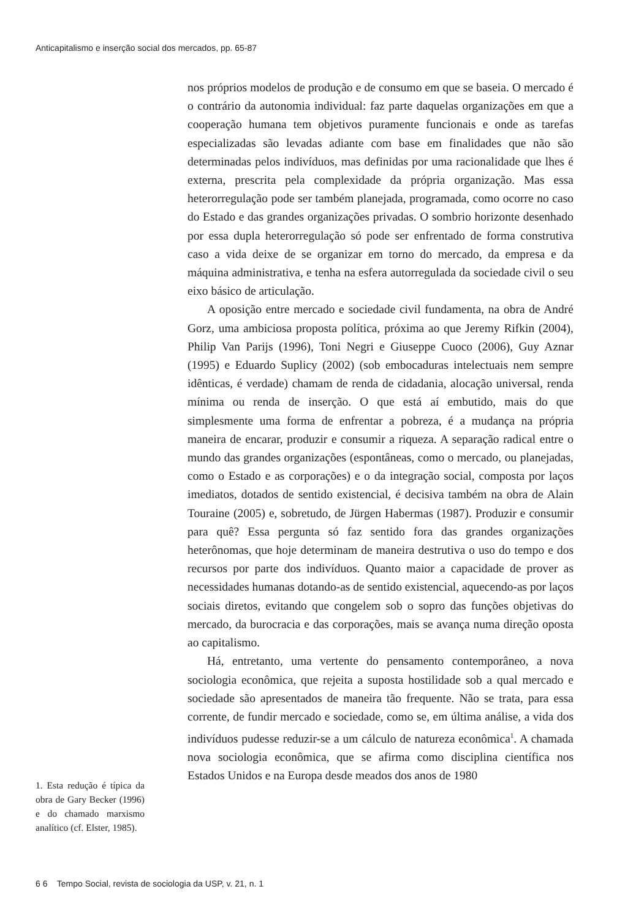Anticapitalismo e inserção social dos mercados, pp. 65-87
1. Esta redução é típica da obra de Gary Becker (1996) e do chamado marxismo analítico (cf. Elster, 1985).
nos próprios modelos de produção e de consumo em que se baseia. O mercado é o contrário da autonomia individual: faz parte daquelas organizações em que a cooperação humana tem objetivos puramente funcionais e onde as tarefas especializadas são levadas adiante com base em finalidades que não são determinadas pelos indivíduos, mas definidas por uma racionalidade que lhes é externa, prescrita pela complexidade da própria organização. Mas essa heterorregulação pode ser também planejada, programada, como ocorre no caso do Estado e das grandes organizações privadas. O sombrio horizonte desenhado por essa dupla heterorregulação só pode ser enfrentado de forma construtiva caso a vida deixe de se organizar em torno do mercado, da empresa e da máquina administrativa, e tenha na esfera autorregulada da sociedade civil o seu eixo básico de articulação.
A oposição entre mercado e sociedade civil fundamenta, na obra de André Gorz, uma ambiciosa proposta política, próxima ao que Jeremy Rifkin (2004), Philip Van Parijs (1996), Toni Negri e Giuseppe Cuoco (2006), Guy Aznar (1995) e Eduardo Suplicy (2002) (sob embocaduras intelectuais nem sempre idênticas, é verdade) chamam de renda de cidadania, alocação universal, renda mínima ou renda de inserção. O que está aí embutido, mais do que simplesmente uma forma de enfrentar a pobreza, é a mudança na própria maneira de encarar, produzir e consumir a riqueza. A separação radical entre o mundo das grandes organizações (espontâneas, como o mercado, ou planejadas, como o Estado e as corporações) e o da integração social, composta por laços imediatos, dotados de sentido existencial, é decisiva também na obra de Alain Touraine (2005) e, sobretudo, de Jürgen Habermas (1987). Produzir e consumir para quê? Essa pergunta só faz sentido fora das grandes organizações heterônomas, que hoje determinam de maneira destrutiva o uso do tempo e dos recursos por parte dos indivíduos. Quanto maior a capacidade de prover as necessidades humanas dotando-as de sentido existencial, aquecendo-as por laços sociais diretos, evitando que congelem sob o sopro das funções objetivas do mercado, da burocracia e das corporações, mais se avança numa direção oposta ao capitalismo.
Há, entretanto, uma vertente do pensamento contemporâneo, a nova sociologia econômica, que rejeita a suposta hostilidade sob a qual mercado e sociedade são apresentados de maneira tão frequente. Não se trata, para essa corrente, de fundir mercado e sociedade, como se, em última análise, a vida dos indivíduos pudesse reduzir-se a um cálculo de natureza econômica<sup>1</sup>. A chamada nova sociologia econômica, que se afirma como disciplina científica nos Estados Unidos e na Europa desde meados dos anos de 1980
6 6 Tempo Social, revista de sociologia da USP, v. 21, n. 1